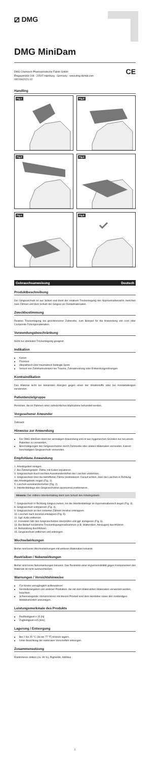⧄ DMG
DMG MiniDam
DMG Chemisch-Pharmazeutische Fabrik GmbH
Elbgaustraße 248 · 22547 Hamburg · Germany · www.dmg-dental.com
092296/2021-02
CE
Handling
Fig.1
Fig.2
Fig.3
Fig.4
Fig.5
Fig.6
Gebrauchsanweisung Deutsch
Produktbeschreibung
Der Gingivaschutz ist aus Silikon und dient der relativen Trockenlegung des Approximalbereichs zwischen zwei Zähnen und dem Schutz der Gingiva vor Dentalmaterialien.
Zweckbestimmung
Relative Trockenlegung bei geschlossener Zahnreihe, zum Beispiel für die Anwendung von Icon oder Composite-Füllungsmaterialien.
Verwendungsbeschränkung
Nicht zur absoluten Trockenlegung geeignet.
Indikation
Karies
Fluorose
Idiopathisch oder traumatisch bedingte Spots
Verlust von Zahnhartsubstanz bei Trauma, Zahnabnutzung oder Entwicklungsstörungen
Kontraindikation
Das Material nicht bei bekannten Allergien gegen einen der Inhaltsstoffe oder bei Kontaktallergien verwenden.
Patientenzielgruppe
Personen, die im Rahmen einer zahnärztlichen Maßnahme behandelt werden.
Vorgesehener Anwender
Zahnarzt
Hinweise zur Anwendung
Der DMG MiniDam dient der einmaligen Anwendung und ist aus hygienischen Gründen nur bei einem Patienten zu verwenden.
Beschädigungen des Gingivaschutzes durch Zahnseide oder andere Materialien vermeiden. Keinen beschädigten Gingivaschutz verwenden.
Empfohlene Anwendung
1. Arbeitsgebiet reinigen.
2. Bei Zahnengstand: Zähne mit Keilen separieren.
3. Gingivaschutz durch leichtes Auseinanderziehen der Laschen vordehnen.
4. Gingivaschutz über die betroffenen Zähne positionieren. Darauf achten, dass die Laschen in Richtung des Arbeitsgebiets zeigen (Fig. 1).
5. Laschen auseinanderziehen (Fig. 2).
6. Interdentalstege des Gingivaschutzes approximal positionieren.
Hinweis: Der mittlere Interdentalsteg dient zum Schutz des Arbeitsgebiets.
7. Gingivaschutz in Richtung Gingiva ziehen, bis die Interdentalstege im Approximalbereich liegen (Fig. 3).
8. Gingivaschutz entspannen (Fig. 4).
9. Gingivaschutz an den isolierten Zähnen zervikal umklappen.
10. Laschen nach zervikal umklappen (Fig. 5).
11. Ggf. Keile entfernen.
12. Korrekten Sitz des Gingivaschutzes überprüfen und ggf. korrigieren (Fig. 6).
13. Bei Bedarf zusätzliche Trockenlegungsmaßnahmen (z.B. Watterollen, Absaugen) durchführen.
14. Behandlung durchführen.
15. Gingivaschutz entfernen und entsorgen.
Wechselwirkungen
Bisher sind keine Wechselwirkungen mit anderen Materialien bekannt.
Restrisiken / Nebenwirkungen
Bisher sind keine Nebenwirkungen bekannt. Das Restrisiko einer Hypersensibilität gegen Komponenten des Materials ist nicht auszuschließen
Warnungen / Vorsichtshinweise
Für Kinder unzugänglich aufbewahren!
Herstellerangaben von anderen Produkten, die mit dem Material/den Materialien verwendet werden, beachten.
Schwerwiegende Vorkommnisse mit diesem Produkt sind dem Hersteller sowie den zuständigen Meldebehörden anzuzeigen.
Leistungsmerkmale des Produkts
Reißfestigkeit ≥ 15 [N]
Zugfestigkeit ≥15 [mm]
Lagerung / Entsorgung
Bei 2 bis 25 °C (36 bis 77 °F) trocken lagern.
Unter Beachtung der nationalen Vorschriften entsorgen.
Zusammensetzung
Elastomeres Silikon (ca. 99 %), Pigmente, Additive
1